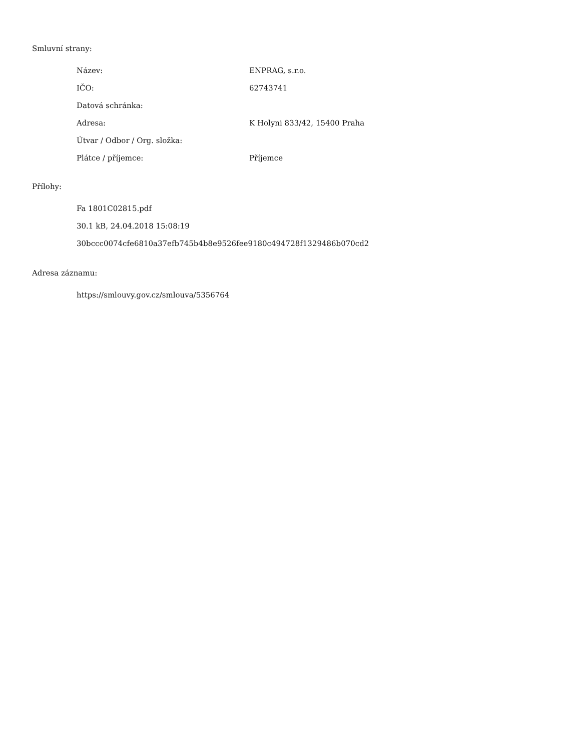Smluvní strany:
| Název: | ENPRAG, s.r.o. |
| IČO: | 62743741 |
| Datová schránka: | |
| Adresa: | K Holyni 833/42, 15400 Praha |
| Útvar / Odbor / Org. složka: | |
| Plátce / příjemce: | Příjemce |
Přílohy:
Fa 1801C02815.pdf
30.1 kB, 24.04.2018 15:08:19
30bccc0074cfe6810a37efb745b4b8e9526fee9180c494728f1329486b070cd2
Adresa záznamu:
https://smlouvy.gov.cz/smlouva/5356764